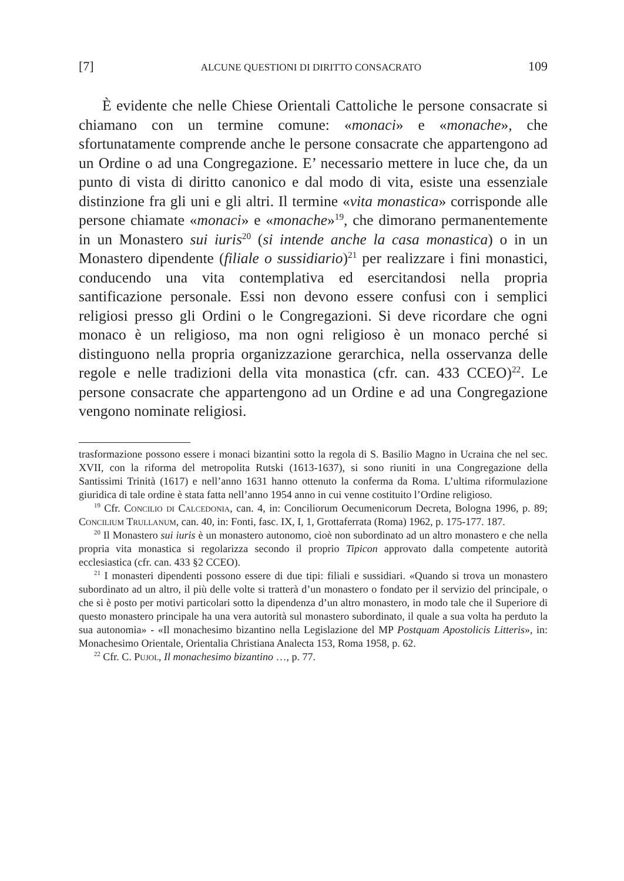[7] ALCUNE QUESTIONI DI DIRITTO CONSACRATO 109
È evidente che nelle Chiese Orientali Cattoliche le persone consacrate si chiamano con un termine comune: «monaci» e «monache», che sfortunatamente comprende anche le persone consacrate che appartengono ad un Ordine o ad una Congregazione. E’ necessario mettere in luce che, da un punto di vista di diritto canonico e dal modo di vita, esiste una essenziale distinzione fra gli uni e gli altri. Il termine «vita monastica» corrisponde alle persone chiamate «monaci» e «monache»<sup>19</sup>, che dimorano permanentemente in un Monastero sui iuris<sup>20</sup> (si intende anche la casa monastica) o in un Monastero dipendente (filiale o sussidiario)<sup>21</sup> per realizzare i fini monastici, conducendo una vita contemplativa ed esercitandosi nella propria santificazione personale. Essi non devono essere confusi con i semplici religiosi presso gli Ordini o le Congregazioni. Si deve ricordare che ogni monaco è un religioso, ma non ogni religioso è un monaco perché si distinguono nella propria organizzazione gerarchica, nella osservanza delle regole e nelle tradizioni della vita monastica (cfr. can. 433 CCEO)<sup>22</sup>. Le persone consacrate che appartengono ad un Ordine e ad una Congregazione vengono nominate religiosi.
trasformazione possono essere i monaci bizantini sotto la regola di S. Basilio Magno in Ucraina che nel sec. XVII, con la riforma del metropolita Rutski (1613-1637), si sono riuniti in una Congregazione della Santissimi Trinità (1617) e nell’anno 1631 hanno ottenuto la conferma da Roma. L’ultima riformulazione giuridica di tale ordine è stata fatta nell’anno 1954 anno in cui venne costituito l’Ordine religioso.
<sup>19</sup> Cfr. Concilio di Calcedonia, can. 4, in: Conciliorum Oecumenicorum Decreta, Bologna 1996, p. 89; Concilium Trullanum, can. 40, in: Fonti, fasc. IX, I, 1, Grottaferrata (Roma) 1962, p. 175-177. 187.
<sup>20</sup> Il Monastero sui iuris è un monastero autonomo, cioè non subordinato ad un altro monastero e che nella propria vita monastica si regolarizza secondo il proprio Tipicon approvato dalla competente autorità ecclesiastica (cfr. can. 433 §2 CCEO).
<sup>21</sup> I monasteri dipendenti possono essere di due tipi: filiali e sussidiari. «Quando si trova un monastero subordinato ad un altro, il più delle volte si tratterà d’un monastero o fondato per il servizio del principale, o che si è posto per motivi particolari sotto la dipendenza d’un altro monastero, in modo tale che il Superiore di questo monastero principale ha una vera autorità sul monastero subordinato, il quale a sua volta ha perduto la sua autonomia» - «Il monachesimo bizantino nella Legislazione del MP Postquam Apostolicis Litteris», in: Monachesimo Orientale, Orientalia Christiana Analecta 153, Roma 1958, p. 62.
<sup>22</sup> Cfr. C. Pujol, Il monachesimo bizantino …, p. 77.